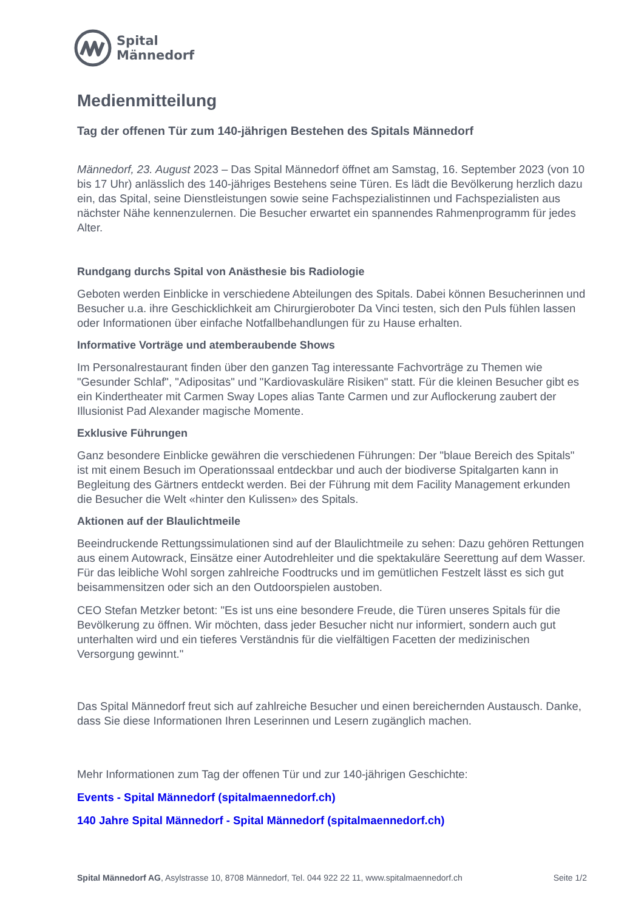Spital
Männedorf
Medienmitteilung
Tag der offenen Tür zum 140-jährigen Bestehen des Spitals Männedorf
Männedorf, 23. August 2023 – Das Spital Männedorf öffnet am Samstag, 16. September 2023 (von 10 bis 17 Uhr) anlässlich des 140-jähriges Bestehens seine Türen. Es lädt die Bevölkerung herzlich dazu ein, das Spital, seine Dienstleistungen sowie seine Fachspezialistinnen und Fachspezialisten aus nächster Nähe kennenzulernen. Die Besucher erwartet ein spannendes Rahmenprogramm für jedes Alter.
Rundgang durchs Spital von Anästhesie bis Radiologie
Geboten werden Einblicke in verschiedene Abteilungen des Spitals. Dabei können Besucherinnen und Besucher u.a. ihre Geschicklichkeit am Chirurgieroboter Da Vinci testen, sich den Puls fühlen lassen oder Informationen über einfache Notfallbehandlungen für zu Hause erhalten.
Informative Vorträge und atemberaubende Shows
Im Personalrestaurant finden über den ganzen Tag interessante Fachvorträge zu Themen wie "Gesunder Schlaf", "Adipositas" und "Kardiovaskuläre Risiken" statt. Für die kleinen Besucher gibt es ein Kindertheater mit Carmen Sway Lopes alias Tante Carmen und zur Auflockerung zaubert der Illusionist Pad Alexander magische Momente.
Exklusive Führungen
Ganz besondere Einblicke gewähren die verschiedenen Führungen: Der "blaue Bereich des Spitals" ist mit einem Besuch im Operationssaal entdeckbar und auch der biodiverse Spitalgarten kann in Begleitung des Gärtners entdeckt werden. Bei der Führung mit dem Facility Management erkunden die Besucher die Welt «hinter den Kulissen» des Spitals.
Aktionen auf der Blaulichtmeile
Beeindruckende Rettungssimulationen sind auf der Blaulichtmeile zu sehen: Dazu gehören Rettungen aus einem Autowrack, Einsätze einer Autodrehleiter und die spektakuläre Seerettung auf dem Wasser. Für das leibliche Wohl sorgen zahlreiche Foodtrucks und im gemütlichen Festzelt lässt es sich gut beisammensitzen oder sich an den Outdoorspielen austoben.
CEO Stefan Metzker betont: "Es ist uns eine besondere Freude, die Türen unseres Spitals für die Bevölkerung zu öffnen. Wir möchten, dass jeder Besucher nicht nur informiert, sondern auch gut unterhalten wird und ein tieferes Verständnis für die vielfältigen Facetten der medizinischen Versorgung gewinnt."
Das Spital Männedorf freut sich auf zahlreiche Besucher und einen bereichernden Austausch. Danke, dass Sie diese Informationen Ihren Leserinnen und Lesern zugänglich machen.
Mehr Informationen zum Tag der offenen Tür und zur 140-jährigen Geschichte:
Events - Spital Männedorf (spitalmaennedorf.ch)
140 Jahre Spital Männedorf - Spital Männedorf (spitalmaennedorf.ch)
Spital Männedorf AG, Asylstrasse 10, 8708 Männedorf, Tel. 044 922 22 11, www.spitalmaennedorf.ch Seite 1/2